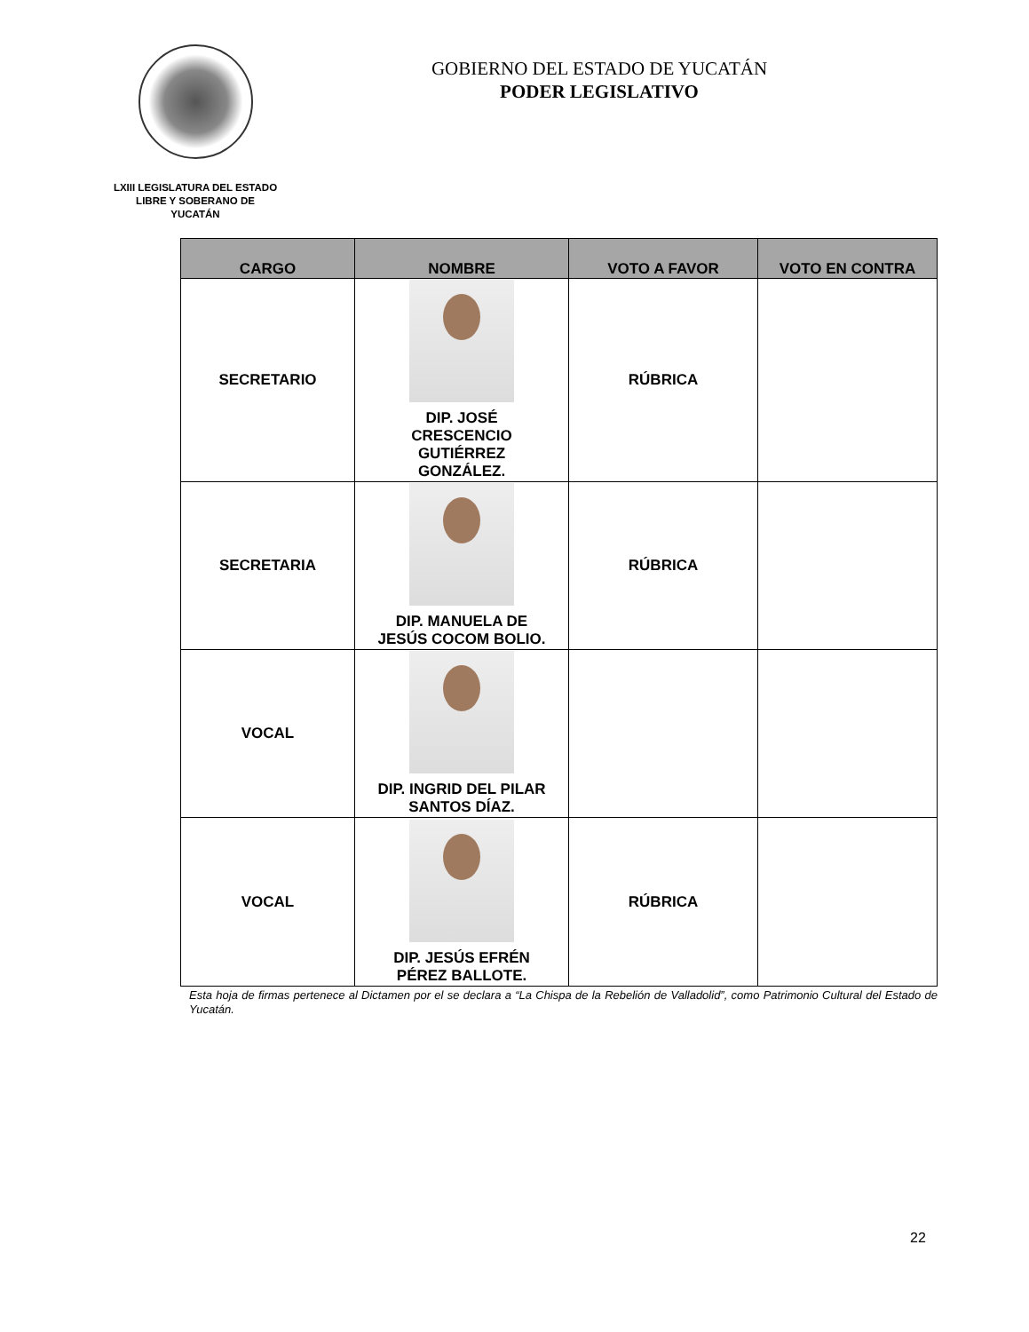LXIII LEGISLATURA DEL ESTADO
LIBRE Y SOBERANO DE
YUCATÁN
GOBIERNO DEL ESTADO DE YUCATÁN
PODER LEGISLATIVO
| CARGO | NOMBRE | VOTO A FAVOR | VOTO EN CONTRA |
| --- | --- | --- | --- |
| SECRETARIO | DIP. JOSÉ CRESCENCIO GUTIÉRREZ GONZÁLEZ. | RÚBRICA | |
| SECRETARIA | DIP. MANUELA DE JESÚS COCOM BOLIO. | RÚBRICA | |
| VOCAL | DIP. INGRID DEL PILAR SANTOS DÍAZ. | | |
| VOCAL | DIP. JESÚS EFRÉN PÉREZ BALLOTE. | RÚBRICA | |
Esta hoja de firmas pertenece al Dictamen por el se declara a “La Chispa de la Rebelión de Valladolid”, como Patrimonio Cultural del Estado de Yucatán.
22